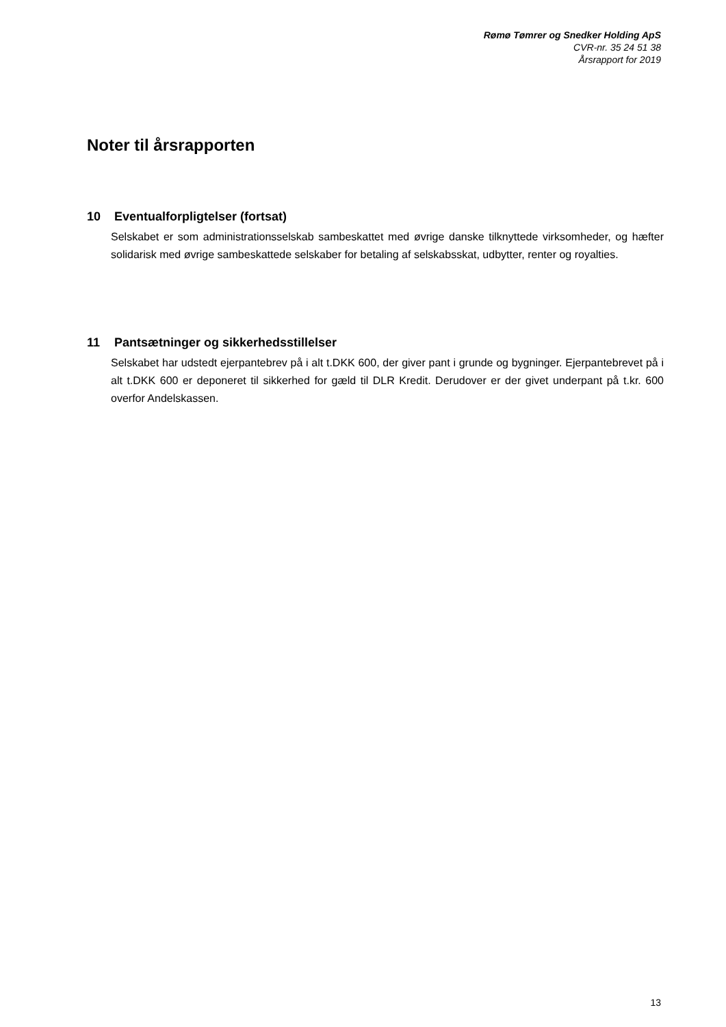Rømø Tømrer og Snedker Holding ApS
CVR-nr. 35 24 51 38
Årsrapport for 2019
Noter til årsrapporten
10 Eventualforpligtelser (fortsat)
Selskabet er som administrationsselskab sambeskattet med øvrige danske tilknyttede virksomheder, og hæfter solidarisk med øvrige sambeskattede selskaber for betaling af selskabsskat, udbytter, renter og royalties.
11 Pantsætninger og sikkerhedsstillelser
Selskabet har udstedt ejerpantebrev på i alt t.DKK 600, der giver pant i grunde og bygninger. Ejerpantebrevet på i alt t.DKK 600 er deponeret til sikkerhed for gæld til DLR Kredit. Derudover er der givet underpant på t.kr. 600 overfor Andelskassen.
13